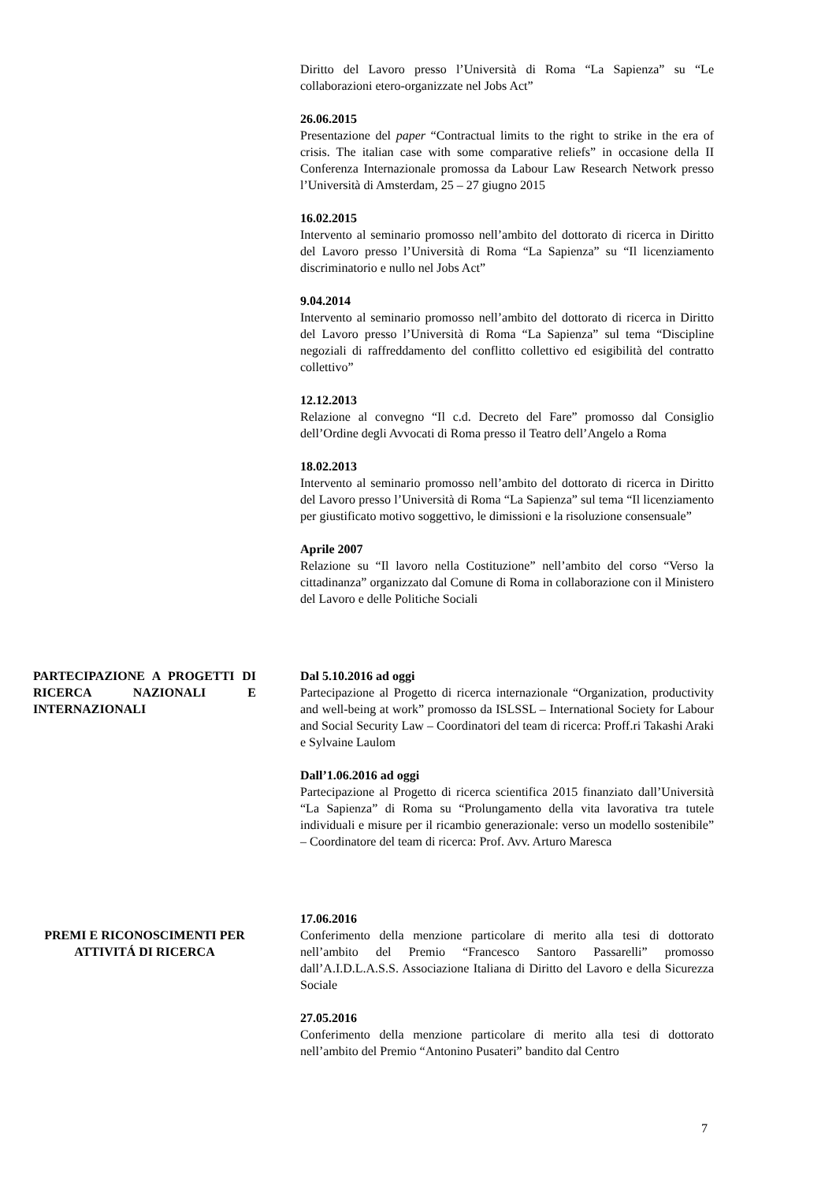Diritto del Lavoro presso l’Università di Roma “La Sapienza” su “Le collaborazioni etero-organizzate nel Jobs Act”
26.06.2015
Presentazione del paper “Contractual limits to the right to strike in the era of crisis. The italian case with some comparative reliefs” in occasione della II Conferenza Internazionale promossa da Labour Law Research Network presso l’Università di Amsterdam, 25 – 27 giugno 2015
16.02.2015
Intervento al seminario promosso nell’ambito del dottorato di ricerca in Diritto del Lavoro presso l’Università di Roma “La Sapienza” su “Il licenziamento discriminatorio e nullo nel Jobs Act”
9.04.2014
Intervento al seminario promosso nell’ambito del dottorato di ricerca in Diritto del Lavoro presso l’Università di Roma “La Sapienza” sul tema “Discipline negoziali di raffreddamento del conflitto collettivo ed esigibilità del contratto collettivo”
12.12.2013
Relazione al convegno “Il c.d. Decreto del Fare” promosso dal Consiglio dell’Ordine degli Avvocati di Roma presso il Teatro dell’Angelo a Roma
18.02.2013
Intervento al seminario promosso nell’ambito del dottorato di ricerca in Diritto del Lavoro presso l’Università di Roma “La Sapienza” sul tema “Il licenziamento per giustificato motivo soggettivo, le dimissioni e la risoluzione consensuale”
Aprile 2007
Relazione su “Il lavoro nella Costituzione” nell’ambito del corso “Verso la cittadinanza” organizzato dal Comune di Roma in collaborazione con il Ministero del Lavoro e delle Politiche Sociali
PARTECIPAZIONE A PROGETTI DI RICERCA NAZIONALI E INTERNAZIONALI
Dal 5.10.2016 ad oggi
Partecipazione al Progetto di ricerca internazionale “Organization, productivity and well-being at work” promosso da ISLSSL – International Society for Labour and Social Security Law – Coordinatori del team di ricerca: Proff.ri Takashi Araki e Sylvaine Laulom
Dall’1.06.2016 ad oggi
Partecipazione al Progetto di ricerca scientifica 2015 finanziato dall’Università “La Sapienza” di Roma su “Prolungamento della vita lavorativa tra tutele individuali e misure per il ricambio generazionale: verso un modello sostenibile” – Coordinatore del team di ricerca: Prof. Avv. Arturo Maresca
PREMI E RICONOSCIMENTI PER ATTIVITÁ DI RICERCA
17.06.2016
Conferimento della menzione particolare di merito alla tesi di dottorato nell’ambito del Premio “Francesco Santoro Passarelli” promosso dall’A.I.D.L.A.S.S. Associazione Italiana di Diritto del Lavoro e della Sicurezza Sociale
27.05.2016
Conferimento della menzione particolare di merito alla tesi di dottorato nell’ambito del Premio “Antonino Pusateri” bandito dal Centro
7